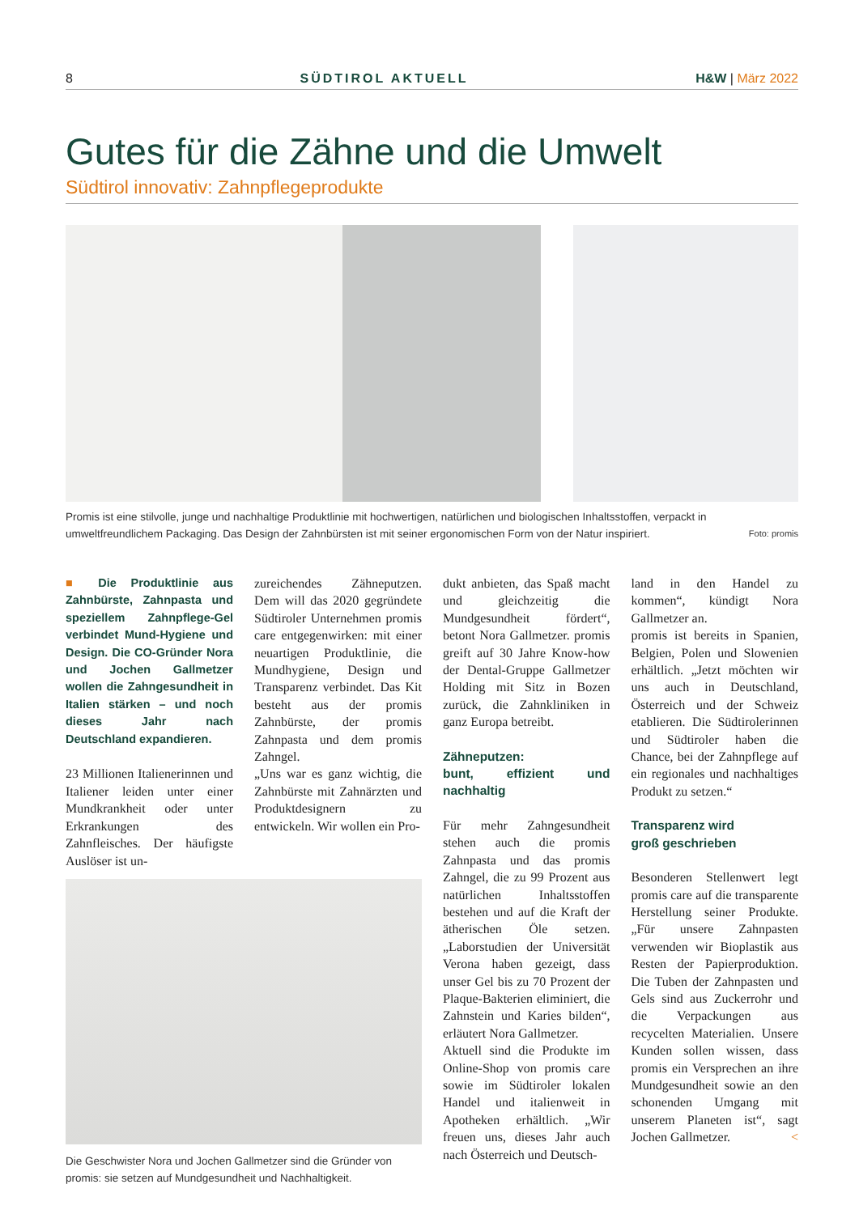8 SÜDTIROL AKTUELL H&W | März 2022
Gutes für die Zähne und die Umwelt
Südtirol innovativ: Zahnpflegeprodukte
Promis ist eine stilvolle, junge und nachhaltige Produktlinie mit hochwertigen, natürlichen und biologischen Inhaltsstoffen, verpackt in umweltfreundlichem Packaging. Das Design der Zahnbürsten ist mit seiner ergonomischen Form von der Natur inspiriert. Foto: promis
■ Die Produktlinie aus Zahnbürste, Zahnpasta und speziellem Zahnpflege-Gel verbindet Mund-Hygiene und Design. Die CO-Gründer Nora und Jochen Gallmetzer wollen die Zahngesundheit in Italien stärken – und noch dieses Jahr nach Deutschland expandieren.
23 Millionen Italienerinnen und Italiener leiden unter einer Mundkrankheit oder unter Erkrankungen des Zahnfleisches. Der häufigste Auslöser ist un-
zureichendes Zähneputzen. Dem will das 2020 gegründete Südtiroler Unternehmen promis care entgegenwirken: mit einer neuartigen Produktlinie, die Mundhygiene, Design und Transparenz verbindet. Das Kit besteht aus der promis Zahnbürste, der promis Zahnpasta und dem promis Zahngel.
„Uns war es ganz wichtig, die Zahnbürste mit Zahnärzten und Produktdesignern zu entwickeln. Wir wollen ein Pro-
Die Geschwister Nora und Jochen Gallmetzer sind die Gründer von promis: sie setzen auf Mundgesundheit und Nachhaltigkeit.
dukt anbieten, das Spaß macht und gleichzeitig die Mundgesundheit fördert“, betont Nora Gallmetzer. promis greift auf 30 Jahre Know-how der Dental-Gruppe Gallmetzer Holding mit Sitz in Bozen zurück, die Zahnkliniken in ganz Europa betreibt.
Zähneputzen:
bunt, effizient und nachhaltig
Für mehr Zahngesundheit stehen auch die promis Zahnpasta und das promis Zahngel, die zu 99 Prozent aus natürlichen Inhaltsstoffen bestehen und auf die Kraft der ätherischen Öle setzen. „Laborstudien der Universität Verona haben gezeigt, dass unser Gel bis zu 70 Prozent der Plaque-Bakterien eliminiert, die Zahnstein und Karies bilden“, erläutert Nora Gallmetzer.
Aktuell sind die Produkte im Online-Shop von promis care sowie im Südtiroler lokalen Handel und italienweit in Apotheken erhältlich. „Wir freuen uns, dieses Jahr auch nach Österreich und Deutsch-
land in den Handel zu kommen“, kündigt Nora Gallmetzer an.
promis ist bereits in Spanien, Belgien, Polen und Slowenien erhältlich. „Jetzt möchten wir uns auch in Deutschland, Österreich und der Schweiz etablieren. Die Südtirolerinnen und Südtiroler haben die Chance, bei der Zahnpflege auf ein regionales und nachhaltiges Produkt zu setzen.“
Transparenz wird
groß geschrieben
Besonderen Stellenwert legt promis care auf die transparente Herstellung seiner Produkte. „Für unsere Zahnpasten verwenden wir Bioplastik aus Resten der Papierproduktion. Die Tuben der Zahnpasten und Gels sind aus Zuckerrohr und die Verpackungen aus recycelten Materialien. Unsere Kunden sollen wissen, dass promis ein Versprechen an ihre Mundgesundheit sowie an den schonenden Umgang mit unserem Planeten ist“, sagt Jochen Gallmetzer. <